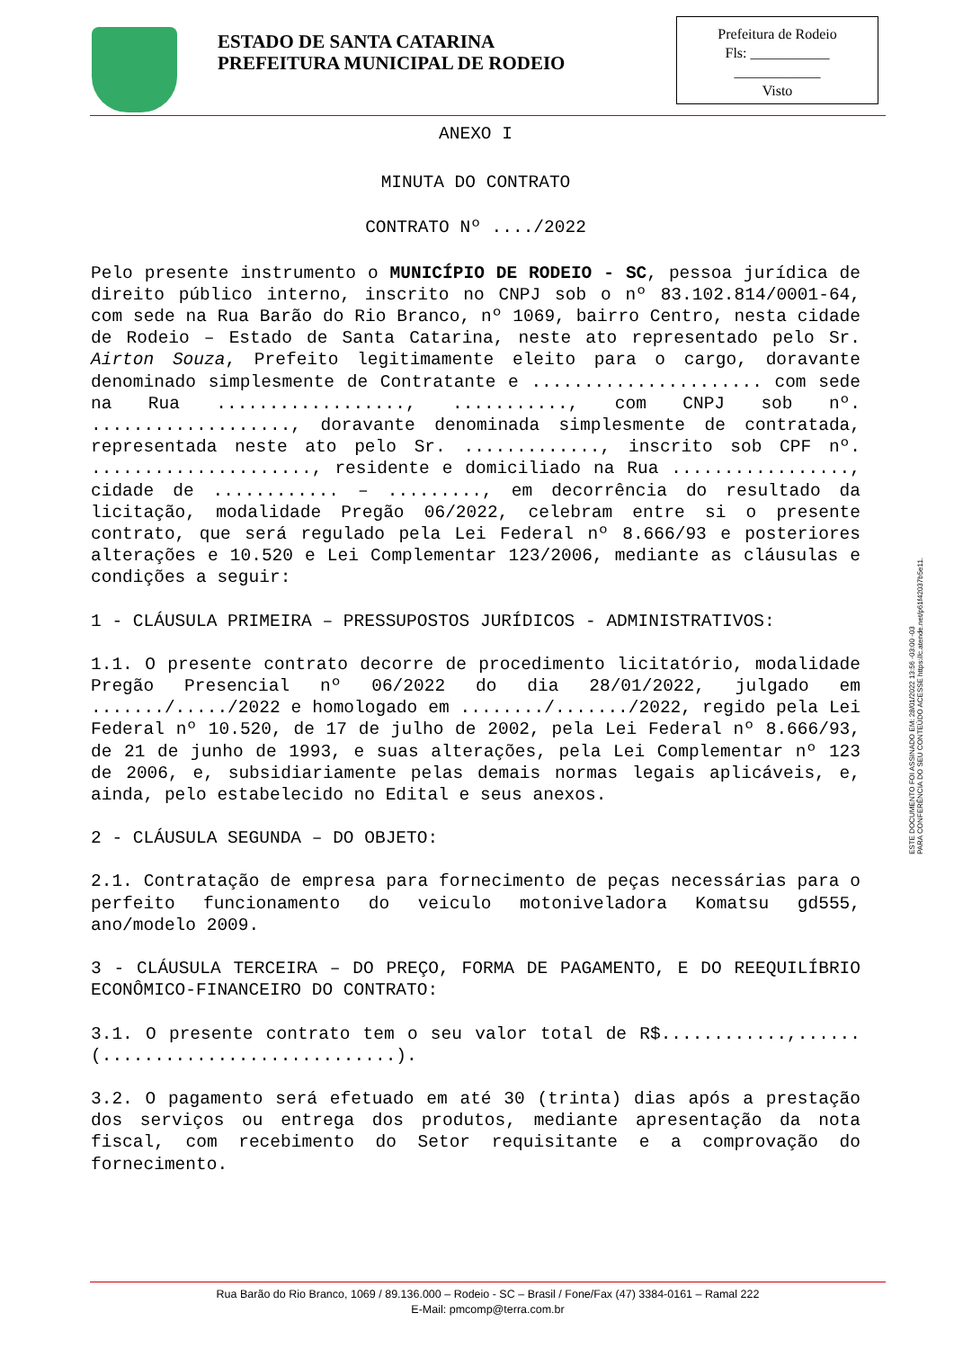ESTADO DE SANTA CATARINA
PREFEITURA MUNICIPAL DE RODEIO
Prefeitura de Rodeio
Fls: ___________
____________
Visto
ANEXO I
MINUTA DO CONTRATO
CONTRATO Nº ..../2022
Pelo presente instrumento o MUNICÍPIO DE RODEIO - SC, pessoa jurídica de direito público interno, inscrito no CNPJ sob o nº 83.102.814/0001-64, com sede na Rua Barão do Rio Branco, nº 1069, bairro Centro, nesta cidade de Rodeio – Estado de Santa Catarina, neste ato representado pelo Sr. Airton Souza, Prefeito legitimamente eleito para o cargo, doravante denominado simplesmente de Contratante e ...................... com sede na Rua .................., ..........., com CNPJ sob nº. ..................., doravante denominada simplesmente de contratada, representada neste ato pelo Sr. ............., inscrito sob CPF nº. ....................., residente e domiciliado na Rua ................., cidade de ............ – ........., em decorrência do resultado da licitação, modalidade Pregão 06/2022, celebram entre si o presente contrato, que será regulado pela Lei Federal nº 8.666/93 e posteriores alterações e 10.520 e Lei Complementar 123/2006, mediante as cláusulas e condições a seguir:
1 - CLÁUSULA PRIMEIRA – PRESSUPOSTOS JURÍDICOS - ADMINISTRATIVOS:
1.1. O presente contrato decorre de procedimento licitatório, modalidade Pregão Presencial nº 06/2022 do dia 28/01/2022, julgado em ......./...../2022 e homologado em ......../......./2022, regido pela Lei Federal nº 10.520, de 17 de julho de 2002, pela Lei Federal nº 8.666/93, de 21 de junho de 1993, e suas alterações, pela Lei Complementar nº 123 de 2006, e, subsidiariamente pelas demais normas legais aplicáveis, e, ainda, pelo estabelecido no Edital e seus anexos.
2 - CLÁUSULA SEGUNDA – DO OBJETO:
2.1. Contratação de empresa para fornecimento de peças necessárias para o perfeito funcionamento do veiculo motoniveladora Komatsu gd555, ano/modelo 2009.
3 - CLÁUSULA TERCEIRA – DO PREÇO, FORMA DE PAGAMENTO, E DO REEQUILÍBRIO ECONÔMICO-FINANCEIRO DO CONTRATO:
3.1. O presente contrato tem o seu valor total de R$............,...... (............................).
3.2. O pagamento será efetuado em até 30 (trinta) dias após a prestação dos serviços ou entrega dos produtos, mediante apresentação da nota fiscal, com recebimento do Setor requisitante e a comprovação do fornecimento.
ESTE DOCUMENTO FOI ASSINADO EM: 28/01/2022 13:56 -03:00 -03
PARA CONFERÊNCIA DO SEU CONTEÚDO ACESSE https://c.atende.net/p61f42037b5e11.
Rua Barão do Rio Branco, 1069 / 89.136.000 – Rodeio - SC – Brasil / Fone/Fax (47) 3384-0161 – Ramal 222
E-Mail: pmcomp@terra.com.br